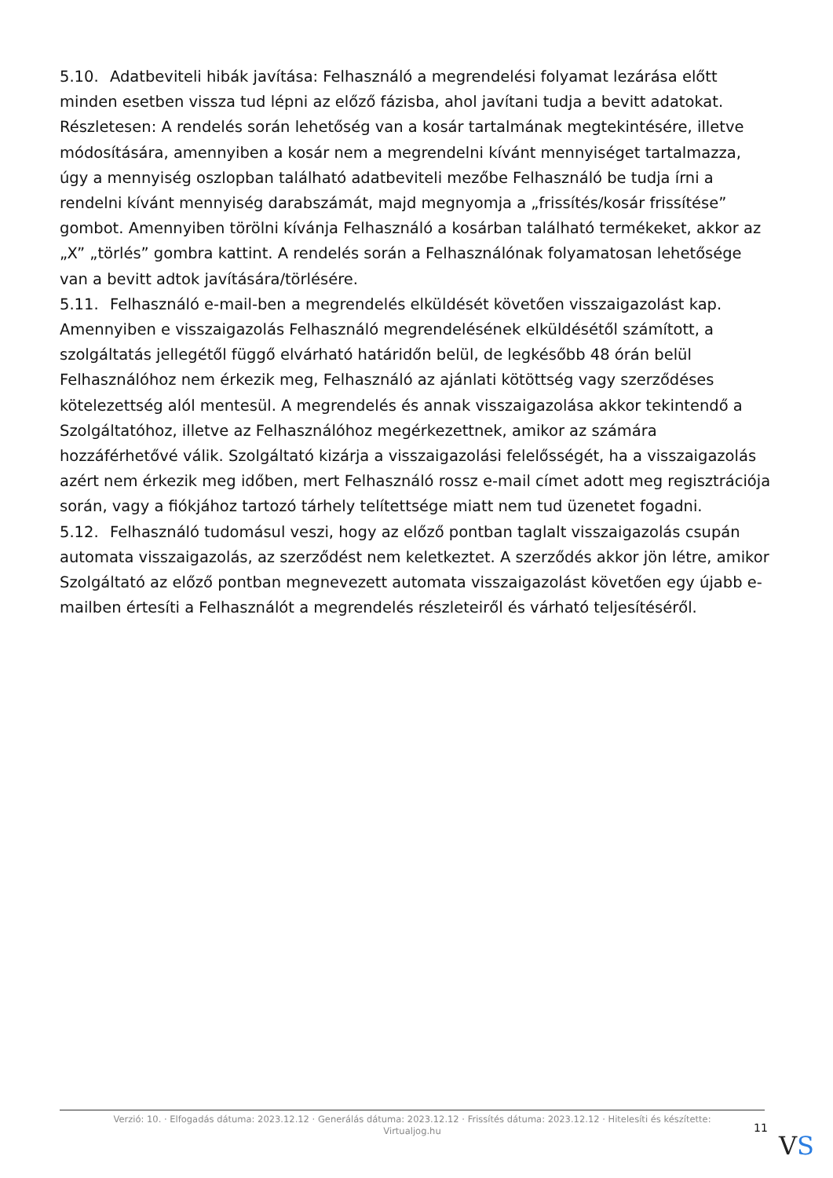5.10. Adatbeviteli hibák javítása: Felhasználó a megrendelési folyamat lezárása előtt minden esetben vissza tud lépni az előző fázisba, ahol javítani tudja a bevitt adatokat. Részletesen: A rendelés során lehetőség van a kosár tartalmának megtekintésére, illetve módosítására, amennyiben a kosár nem a megrendelni kívánt mennyiséget tartalmazza, úgy a mennyiség oszlopban található adatbeviteli mezőbe Felhasználó be tudja írni a rendelni kívánt mennyiség darabszámát, majd megnyomja a „frissítés/kosár frissítése” gombot. Amennyiben törölni kívánja Felhasználó a kosárban található termékeket, akkor az „X” „törlés” gombra kattint. A rendelés során a Felhasználónak folyamatosan lehetősége van a bevitt adtok javítására/törlésére.
5.11. Felhasználó e-mail-ben a megrendelés elküldését követően visszaigazolást kap. Amennyiben e visszaigazolás Felhasználó megrendelésének elküldésétől számított, a szolgáltatás jellegétől függő elvárható határidőn belül, de legkésőbb 48 órán belül Felhasználóhoz nem érkezik meg, Felhasználó az ajánlati kötöttség vagy szerződéses kötelezettség alól mentesül. A megrendelés és annak visszaigazolása akkor tekintendő a Szolgáltatóhoz, illetve az Felhasználóhoz megérkezettnek, amikor az számára hozzáférhetővé válik. Szolgáltató kizárja a visszaigazolási felelősségét, ha a visszaigazolás azért nem érkezik meg időben, mert Felhasználó rossz e-mail címet adott meg regisztrációja során, vagy a fiókjához tartozó tárhely telítettsége miatt nem tud üzenetet fogadni.
5.12. Felhasználó tudomásul veszi, hogy az előző pontban taglalt visszaigazolás csupán automata visszaigazolás, az szerződést nem keletkeztet. A szerződés akkor jön létre, amikor Szolgáltató az előző pontban megnevezett automata visszaigazolást követően egy újabb e-mailben értesíti a Felhasználót a megrendelés részleteiről és várható teljesítéséről.
Verzió: 10. · Elfogadás dátuma: 2023.12.12 · Generálás dátuma: 2023.12.12 · Frissítés dátuma: 2023.12.12 · Hitelesíti és készítette:
Virtualjog.hu
11
VS